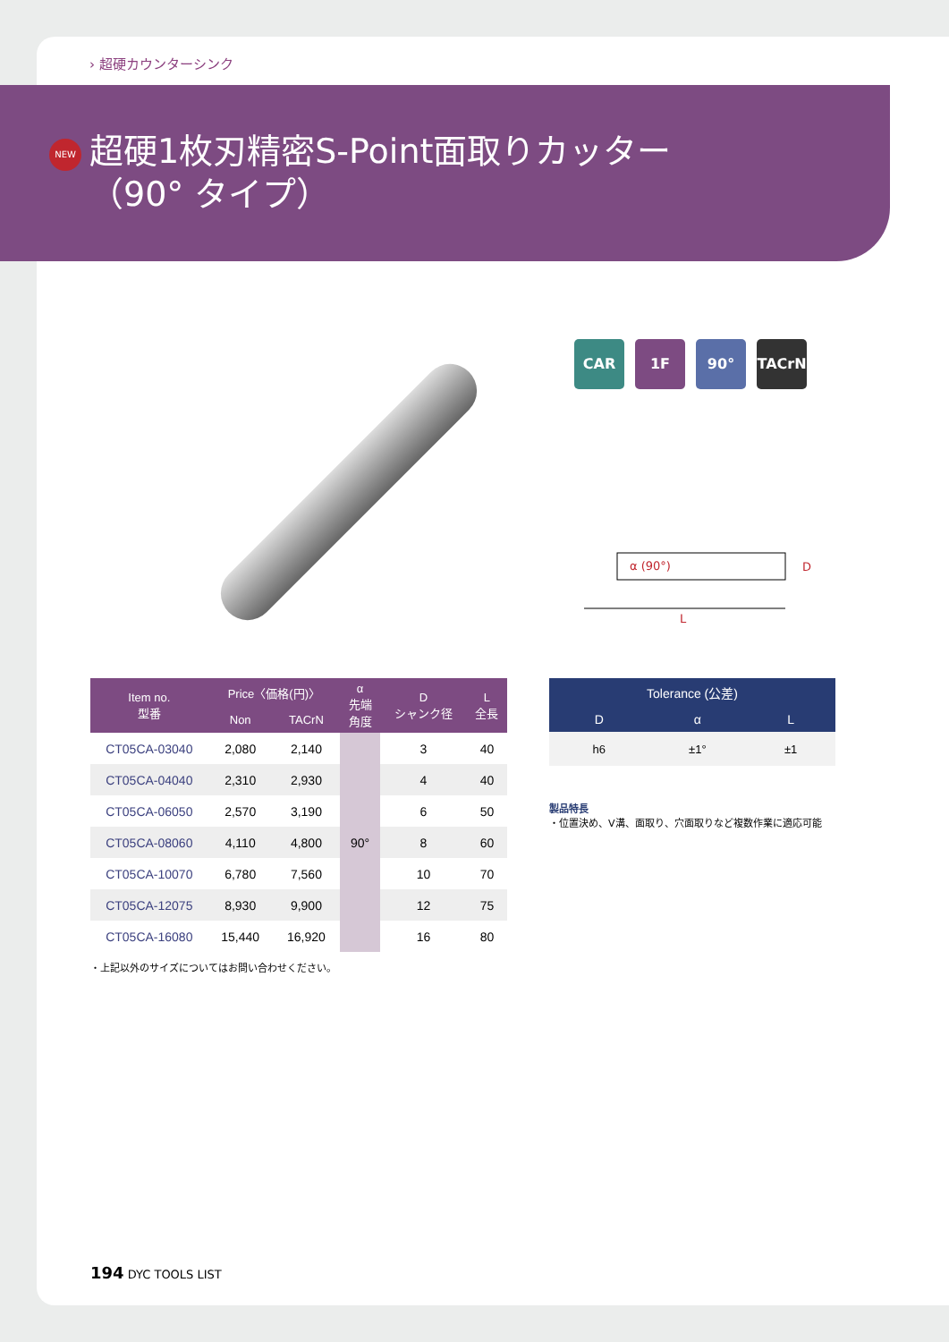› 超硬カウンターシンク
NEW
超硬1枚刃精密S-Point面取りカッター
（90° タイプ）
CAR 1F 90° TACrN
α (90°)
D
L
| Item no. 型番 | Price〈価格(円)〉 | | α 先端 角度 | D シャンク径 | L 全長 |
| --- | --- | --- | --- | --- | --- |
| | Non | TACrN | | | |
| CT05CA-03040 | 2,080 | 2,140 | 90° | 3 | 40 |
| CT05CA-04040 | 2,310 | 2,930 | | 4 | 40 |
| CT05CA-06050 | 2,570 | 3,190 | | 6 | 50 |
| CT05CA-08060 | 4,110 | 4,800 | | 8 | 60 |
| CT05CA-10070 | 6,780 | 7,560 | | 10 | 70 |
| CT05CA-12075 | 8,930 | 9,900 | | 12 | 75 |
| CT05CA-16080 | 15,440 | 16,920 | | 16 | 80 |
| Tolerance (公差) | | |
| --- | --- | --- |
| D | α | L |
| h6 | ±1° | ±1 |
製品特長
・位置決め、V溝、面取り、穴面取りなど複数作業に適応可能
・上記以外のサイズについてはお問い合わせください。
194 DYC TOOLS LIST